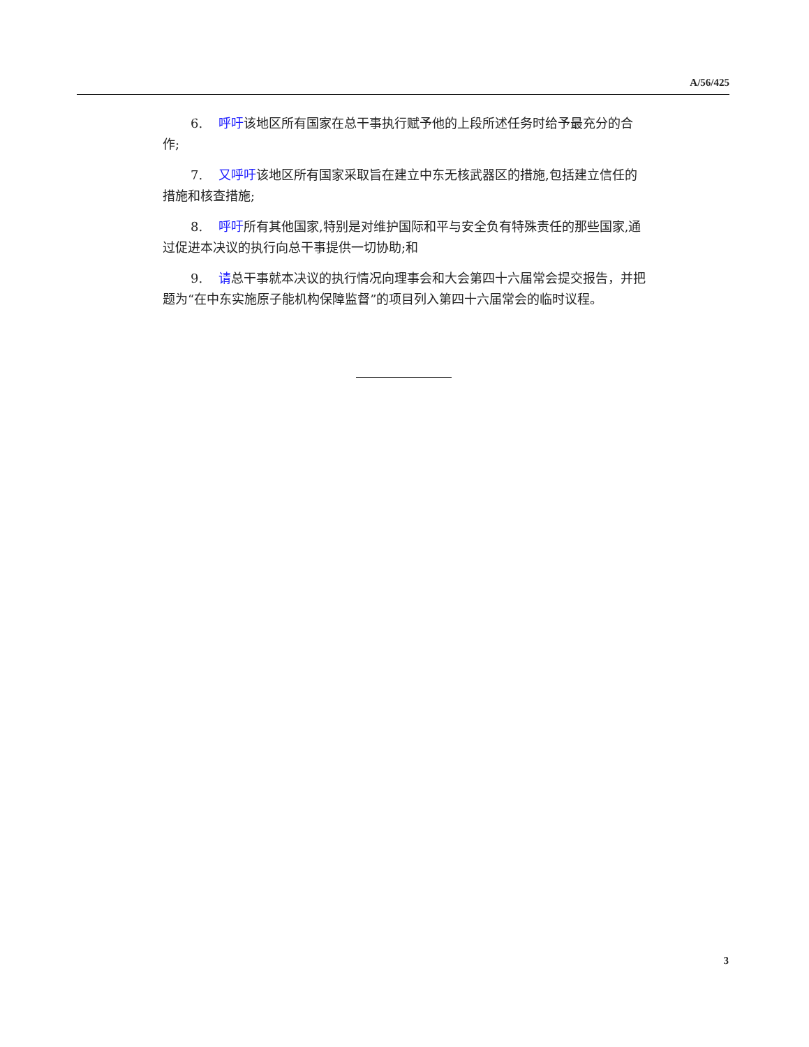A/56/425
6. 呼吁该地区所有国家在总干事执行赋予他的上段所述任务时给予最充分的合作;
7. 又呼吁该地区所有国家采取旨在建立中东无核武器区的措施,包括建立信任的措施和核查措施;
8. 呼吁所有其他国家,特别是对维护国际和平与安全负有特殊责任的那些国家,通过促进本决议的执行向总干事提供一切协助;和
9. 请总干事就本决议的执行情况向理事会和大会第四十六届常会提交报告，并把题为“在中东实施原子能机构保障监督”的项目列入第四十六届常会的临时议程。
3